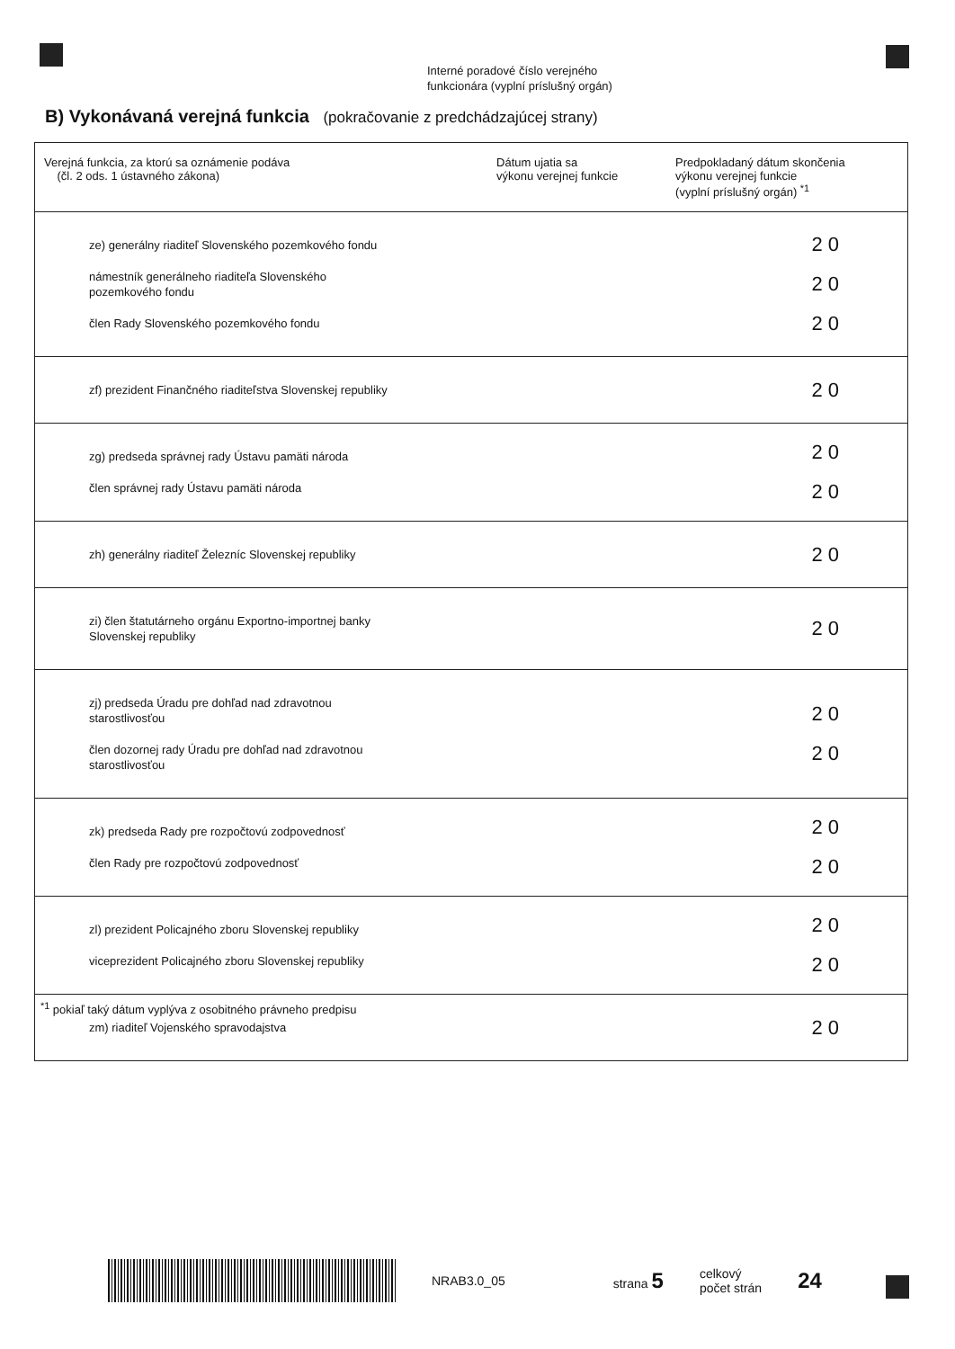Interné poradové číslo verejného
funkcionára (vyplní príslušný orgán)
B) Vykonávaná verejná funkcia (pokračovanie z predchádzajúcej strany)
| Verejná funkcia, za ktorú sa oznámenie podáva (čl. 2 ods. 1 ústavného zákona) | Dátum ujatia sa výkonu verejnej funkcie | Predpokladaný dátum skončenia výkonu verejnej funkcie (vyplní príslušný orgán) <sup>*1</sup> |
| --- | --- | --- |
| ze) generálny riaditeľ Slovenského pozemkového fondu námestník generálneho riaditeľa Slovenského pozemkového fondu člen Rady Slovenského pozemkového fondu | | 20 20 20 |
| zf) prezident Finančného riaditeľstva Slovenskej republiky | | 20 |
| zg) predseda správnej rady Ústavu pamäti národa člen správnej rady Ústavu pamäti národa | | 20 20 |
| zh) generálny riaditeľ Železníc Slovenskej republiky | | 20 |
| zi) člen štatutárneho orgánu Exportno-importnej banky Slovenskej republiky | | 20 |
| zj) predseda Úradu pre dohľad nad zdravotnou starostlivosťou člen dozornej rady Úradu pre dohľad nad zdravotnou starostlivosťou | | 20 20 |
| zk) predseda Rady pre rozpočtovú zodpovednosť člen Rady pre rozpočtovú zodpovednosť | | 20 20 |
| zl) prezident Policajného zboru Slovenskej republiky viceprezident Policajného zboru Slovenskej republiky | | 20 20 |
| zm) riaditeľ Vojenského spravodajstva | | 20 |
<sup>*1</sup> pokiaľ taký dátum vyplýva z osobitného právneho predpisu
NRAB3.0_05 strana 5 celkový
počet strán 24